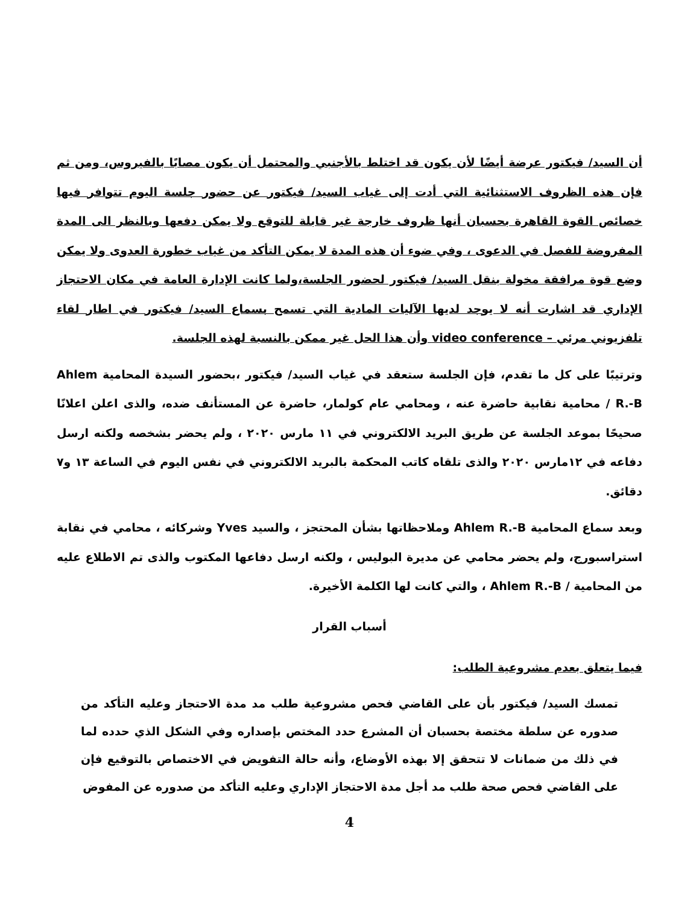أن السيد/ فيكتور عرضة أيضًا لأن يكون قد اختلط بالأجنبي والمحتمل أن يكون مصابًا بالفيروس، ومن ثم فإن هذه الظروف الاستثنائية التي أدت إلى غياب السيد/ فيكتور عن حضور جلسة اليوم تتوافر فيها خصائص القوة القاهرة بحسبان أنها ظروف خارجة غير قابلة للتوقع ولا يمكن دفعها وبالنظر الى المدة المفروضة للفصل في الدعوى ، وفي ضوء أن هذه المدة لا يمكن التأكد من غياب خطورة العدوى ولا يمكن وضع قوة مرافقة مخولة بنقل السيد/ فيكتور لحضور الجلسة،ولما كانت الإدارة العامة في مكان الاحتجاز الإداري قد اشارت أنه لا يوجد لديها الآليات المادية التي تسمح بسماع السيد/ فيكتور في اطار لقاء تلفزيوني مرئي – video conference وأن هذا الحل غير ممكن بالنسبة لهذه الجلسة.
وترتيبًا على كل ما تقدم، فإن الجلسة ستعقد في غياب السيد/ فيكتور ،بحضور السيدة المحامية Ahlem R.-B / محامية نقابية حاضرة عنه ، ومحامي عام كولمار، حاضرة عن المستأنف ضده، والذى اعلن اعلانًا صحيحًا بموعد الجلسة عن طريق البريد الالكتروني في ١١ مارس ٢٠٢٠ ، ولم يحضر بشخصه ولكنه ارسل دفاعه في ١٢مارس ٢٠٢٠ والذى تلقاه كاتب المحكمة بالبريد الالكتروني في نفس اليوم في الساعة ١٣ و٧ دقائق.
وبعد سماع المحامية Ahlem R.-B وملاحظاتها بشأن المحتجز ، والسيد Yves وشركائه ، محامي في نقابة استراسبورج، ولم يحضر محامي عن مديرة البوليس ، ولكنه ارسل دفاعها المكتوب والذى تم الاطلاع عليه من المحامية / Ahlem R.-B ، والتي كانت لها الكلمة الأخيرة.
أسباب القرار
فيما يتعلق بعدم مشروعية الطلب:
تمسك السيد/ فيكتور بأن على القاضي فحص مشروعية طلب مد مدة الاحتجاز وعليه التأكد من صدوره عن سلطة مختصة بحسبان أن المشرع حدد المختص بإصداره وفي الشكل الذي حدده لما في ذلك من ضمانات لا تتحقق إلا بهذه الأوضاع، وأنه حالة التفويض في الاختصاص بالتوقيع فإن على القاضي فحص صحة طلب مد أجل مدة الاحتجاز الإداري وعليه التأكد من صدوره عن المفوض
4